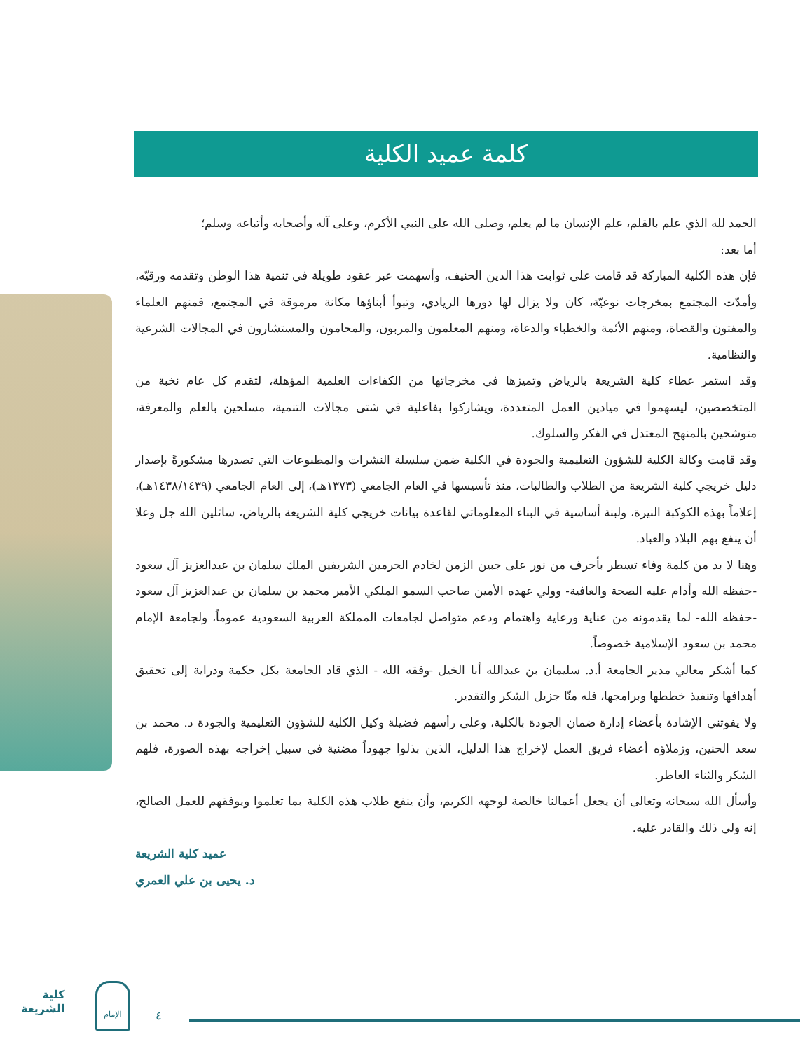كلمة عميد الكلية
الحمد لله الذي علم بالقلم، علم الإنسان ما لم يعلم، وصلى الله على النبي الأكرم، وعلى آله وأصحابه وأتباعه وسلم؛
أما بعد:
فإن هذه الكلية المباركة قد قامت على ثوابت هذا الدين الحنيف، وأسهمت عبر عقود طويلة في تنمية هذا الوطن وتقدمه ورقيّه، وأمدّت المجتمع بمخرجات نوعيّة، كان ولا يزال لها دورها الريادي، وتبوأ أبناؤها مكانة مرموقة في المجتمع، فمنهم العلماء والمفتون والقضاة، ومنهم الأئمة والخطباء والدعاة، ومنهم المعلمون والمربون، والمحامون والمستشارون في المجالات الشرعية والنظامية.
وقد استمر عطاء كلية الشريعة بالرياض وتميزها في مخرجاتها من الكفاءات العلمية المؤهلة، لتقدم كل عام نخبة من المتخصصين، ليسهموا في ميادين العمل المتعددة، ويشاركوا بفاعلية في شتى مجالات التنمية، مسلحين بالعلم والمعرفة، متوشحين بالمنهج المعتدل في الفكر والسلوك.
وقد قامت وكالة الكلية للشؤون التعليمية والجودة في الكلية ضمن سلسلة النشرات والمطبوعات التي تصدرها مشكورةً بإصدار دليل خريجي كلية الشريعة من الطلاب والطالبات، منذ تأسيسها في العام الجامعي (١٣٧٣هـ)، إلى العام الجامعي (١٤٣٨/١٤٣٩هـ)، إعلاماً بهذه الكوكبة النيرة، ولبنة أساسية في البناء المعلوماتي لقاعدة بيانات خريجي كلية الشريعة بالرياض، سائلين الله جل وعلا أن ينفع بهم البلاد والعباد.
وهنا لا بد من كلمة وفاء تسطر بأحرف من نور على جبين الزمن لخادم الحرمين الشريفين الملك سلمان بن عبدالعزيز آل سعود -حفظه الله وأدام عليه الصحة والعافية- وولي عهده الأمين صاحب السمو الملكي الأمير محمد بن سلمان بن عبدالعزيز آل سعود -حفظه الله- لما يقدمونه من عناية ورعاية واهتمام ودعم متواصل لجامعات المملكة العربية السعودية عموماً، ولجامعة الإمام محمد بن سعود الإسلامية خصوصاً.
كما أشكر معالي مدير الجامعة أ.د. سليمان بن عبدالله أبا الخيل -وفقه الله - الذي قاد الجامعة بكل حكمة ودراية إلى تحقيق أهدافها وتنفيذ خططها وبرامجها، فله منّا جزيل الشكر والتقدير.
ولا يفوتني الإشادة بأعضاء إدارة ضمان الجودة بالكلية، وعلى رأسهم فضيلة وكيل الكلية للشؤون التعليمية والجودة د. محمد بن سعد الحنين، وزملاؤه أعضاء فريق العمل لإخراج هذا الدليل، الذين بذلوا جهوداً مضنية في سبيل إخراجه بهذه الصورة، فلهم الشكر والثناء العاطر.
وأسأل الله سبحانه وتعالى أن يجعل أعمالنا خالصة لوجهه الكريم، وأن ينفع طلاب هذه الكلية بما تعلموا ويوفقهم للعمل الصالح، إنه ولي ذلك والقادر عليه.
عميد كلية الشريعة
د. يحيى بن علي العمري
كلية
الشريعة
الإمام
٤